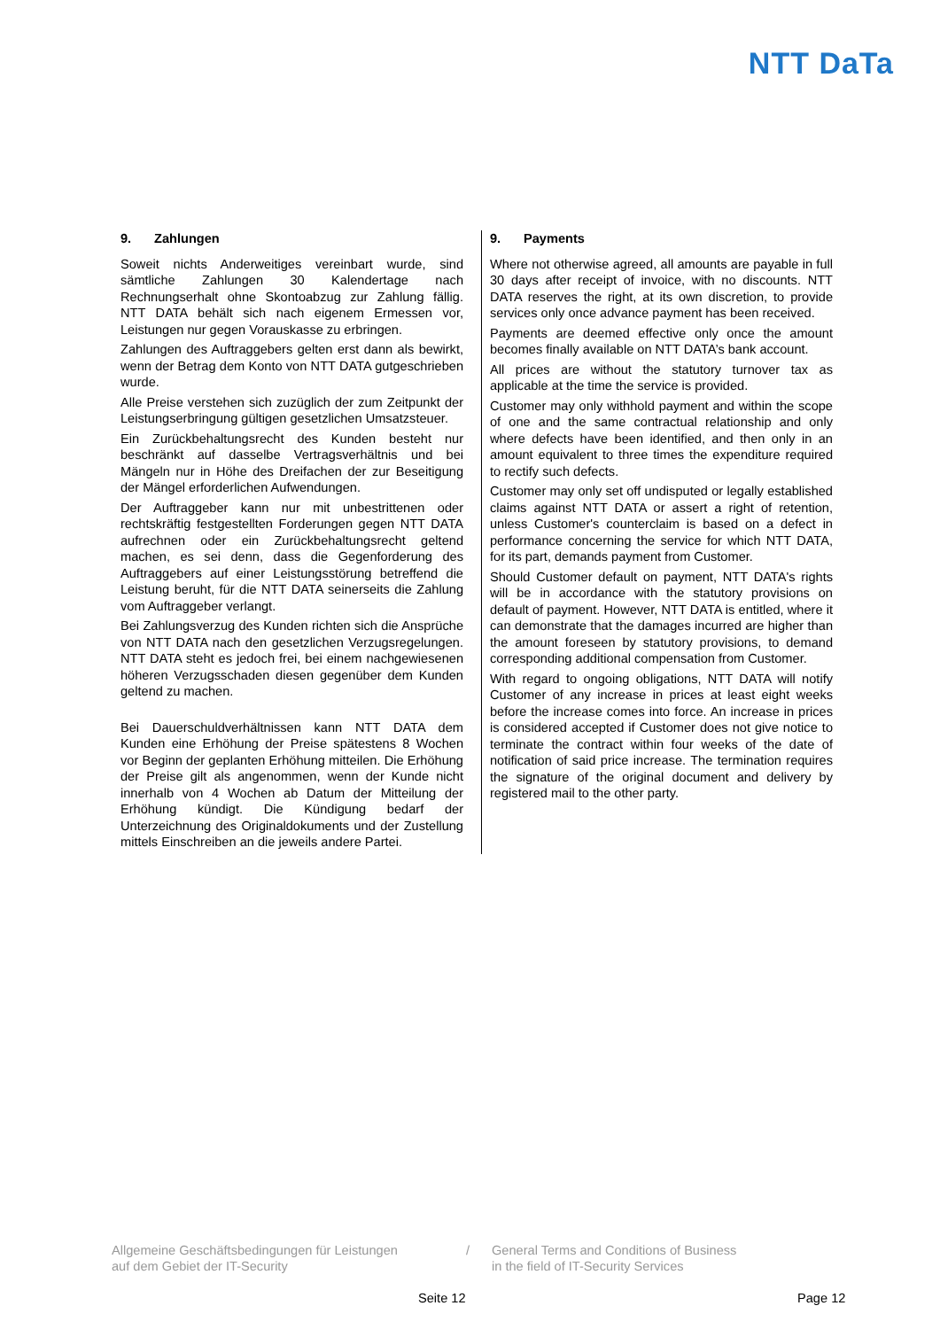NTT DaTa
9. Zahlungen
Soweit nichts Anderweitiges vereinbart wurde, sind sämtliche Zahlungen 30 Kalendertage nach Rechnungserhalt ohne Skontoabzug zur Zahlung fällig. NTT DATA behält sich nach eigenem Ermessen vor, Leistungen nur gegen Vorauskasse zu erbringen.
Zahlungen des Auftraggebers gelten erst dann als bewirkt, wenn der Betrag dem Konto von NTT DATA gutgeschrieben wurde.
Alle Preise verstehen sich zuzüglich der zum Zeitpunkt der Leistungserbringung gültigen gesetzlichen Umsatzsteuer.
Ein Zurückbehaltungsrecht des Kunden besteht nur beschränkt auf dasselbe Vertragsverhältnis und bei Mängeln nur in Höhe des Dreifachen der zur Beseitigung der Mängel erforderlichen Aufwendungen.
Der Auftraggeber kann nur mit unbestrittenen oder rechtskräftig festgestellten Forderungen gegen NTT DATA aufrechnen oder ein Zurückbehaltungsrecht geltend machen, es sei denn, dass die Gegenforderung des Auftraggebers auf einer Leistungsstörung betreffend die Leistung beruht, für die NTT DATA seinerseits die Zahlung vom Auftraggeber verlangt.
Bei Zahlungsverzug des Kunden richten sich die Ansprüche von NTT DATA nach den gesetzlichen Verzugsregelungen. NTT DATA steht es jedoch frei, bei einem nachgewiesenen höheren Verzugsschaden diesen gegenüber dem Kunden geltend zu machen.
Bei Dauerschuldverhältnissen kann NTT DATA dem Kunden eine Erhöhung der Preise spätestens 8 Wochen vor Beginn der geplanten Erhöhung mitteilen. Die Erhöhung der Preise gilt als angenommen, wenn der Kunde nicht innerhalb von 4 Wochen ab Datum der Mitteilung der Erhöhung kündigt. Die Kündigung bedarf der Unterzeichnung des Originaldokuments und der Zustellung mittels Einschreiben an die jeweils andere Partei.
9. Payments
Where not otherwise agreed, all amounts are payable in full 30 days after receipt of invoice, with no discounts. NTT DATA reserves the right, at its own discretion, to provide services only once advance payment has been received.
Payments are deemed effective only once the amount becomes finally available on NTT DATA’s bank account.
All prices are without the statutory turnover tax as applicable at the time the service is provided.
Customer may only withhold payment and within the scope of one and the same contractual relationship and only where defects have been identified, and then only in an amount equivalent to three times the expenditure required to rectify such defects.
Customer may only set off undisputed or legally established claims against NTT DATA or assert a right of retention, unless Customer's counterclaim is based on a defect in performance concerning the service for which NTT DATA, for its part, demands payment from Customer.
Should Customer default on payment, NTT DATA's rights will be in accordance with the statutory provisions on default of payment. However, NTT DATA is entitled, where it can demonstrate that the damages incurred are higher than the amount foreseen by statutory provisions, to demand corresponding additional compensation from Customer.
With regard to ongoing obligations, NTT DATA will notify Customer of any increase in prices at least eight weeks before the increase comes into force. An increase in prices is considered accepted if Customer does not give notice to terminate the contract within four weeks of the date of notification of said price increase. The termination requires the signature of the original document and delivery by registered mail to the other party.
Allgemeine Geschäftsbedingungen für Leistungen
auf dem Gebiet der IT-Security
/ General Terms and Conditions of Business
in the field of IT-Security Services
Seite 12 Page 12